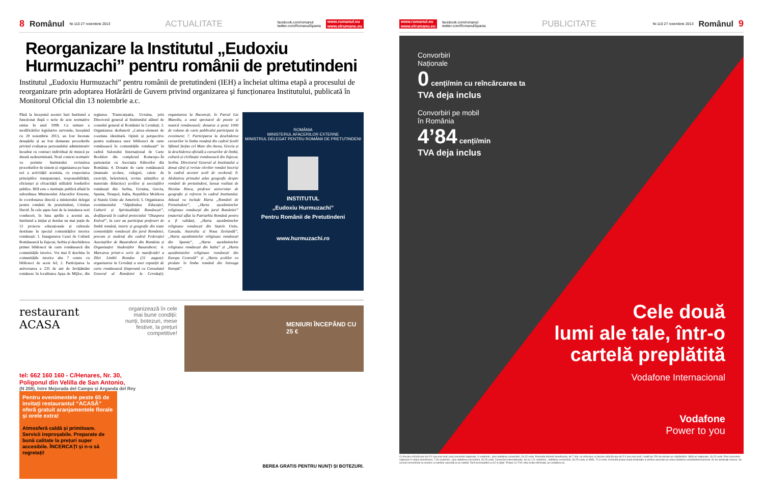8 Românul Nr.110 27 noiembrie 2013 ACTUALITATE facebook.com/romanul
twitter.com/RomanulSpania www.romanul.eu
www.elrumano.eu
Reorganizare la Institutul „Eudoxiu Hurmuzachi” pentru românii de pretutindeni
Institutul „Eudoxiu Hurmuzachi” pentru românii de pretutindeni (IEH) a încheiat ultima etapă a procesului de reorganizare prin adoptarea Hotărârii de Guvern privind organizarea și funcționarea Institutului, publicată în Monitorul Oficial din 13 noiembrie a.c.
Până la începutul acestei luni Institutul a funcționat după o serie de acte normative emise în anul 1998. Ca urmare a modificărilor legislative survenite, începând cu 20 noiembrie 2013, au fost încetate detașările și au fost demarate procedurile privind evaluarea personalului administrativ încadrat cu contract individual de muncă pe durată nedeterminată. Noul context normativ va permite Institutului revizuirea procedurilor de sistem și organizarea pe baze noi a activității acestuia, cu respectarea principiilor transparenței, responsabilității, eficienței și eficacității utilizării fondurilor publice. IEH este o instituție publică aflată în subordinea Ministerului Afacerilor Externe, în coordonarea directă a ministrului delegat pentru românii de pretutindeni, Cristian David. În cele șapte luni de la instalarea noii conduceri, în luna aprilie a acestui an, Institutul a inițiat și derulat nu mai puțin de 12 proiecte educaționale și culturale destinate în special comunităților istorice românești: 1. Inaugurarea Casei de Cultură Românească la Zajecar, Serbia și deschiderea primei biblioteci de carte românească din comunitățile istorice. Vor mai fi deschise în comunitățile istorice alte 7 centre cu biblioteci de acest fel; 2. Participarea la aniversarea a 235 de ani de învățământ românesc în localitatea Apșa de Mijloc, din regiunea Transcarpatia, Ucraina, prin Directorul general al Institutului alături de consulul general al României la Cernăuți; 3. Organizarea dezbaterii „Cartea–element de coeziune identitară. Opinii și perspective pentru realizarea unor biblioteci de carte românească în comunitățile românești” în cadrul Salonului Internațional de Carte Bookfest din complexul Romexpo–În parteneriat cu Asociația Editorilor din România; 4. Donatie de carte românească (manuale școlare, culegeri, caiete de exerciții, beletristică, reviste științifice și materiale didactice) școlilor și asociațiilor românești din: Serbia, Ucraina, Grecia, Spania, Tiraspol, Italia, Republica Moldova și Statele Unite ale Americii; 5. Organizarea evenimentului “Săptămâna Educației, Culturii și Spiritualității Românești”, desfășurată în cadrul proiectului “Diaspora Estival”, la care au participat profesori de limbă română, istorie și geografie din toate comunitățile românești din jurul României, precum și studenți din cadrul Federației Asociațiilor de Basarabeni din România și Organizației Studenților Basarabeni; 6. Marcarea printr-o serie de manifestări a Zilei Limbii Române (31 august): organizarea la Cernăuți a unei expoziții de carte românească (împreună cu Consulatul General al României la Cernăuți); organizarea la București, în Parcul Lia Manoliu, a unui spectacol de poezie și muzică românească; donarea a peste 1000 de volume de carte publicului participant la eveniment; 7. Participarea la deschiderea cursurilor în limba română din cadrul Școlii Sfântul Ștefan cel Mare din Atena, Grecia și la deschiderea oficială a cursurilor de limbă, cultură și civilizație românească din Zajecar, Serbia. Directorul General al Institutului a donat cărți și reviste elevilor români înscriși în cadrul acestor școli de weekend; 8. Alcătuirea primului atlas geografic despre românii de pretutindeni, lansat realizat de Nicolae Ilinca, profesor universitar de geografie și referent în cadrul Institutului. Atlasul va include Harta „Românii de Pretutindeni”, „Harta așezămintelor religioase românești din jurul României” (material aflat la Patriarhia Română pentru a fi validat), „Harta așezămintelor religioase românești din Statele Unite, Canada, Australia și Noua Zeelandă”, „Harta așezămintelor religioase românești din Spania”, „Harta așezămintelor religioase românești din Italia” și „Harta așezămintelor religioase românești din Europa Centrală” și „Harta școlilor cu predare în limba română din întreaga Europă”.
ROMÂNIA
MINISTERUL AFACERILOR EXTERNE
MINISTRUL DELEGAT PENTRU ROMÂNII DE PRETUTINDENI
INSTITUTUL
„Eudoxiu Hurmuzachi”
Pentru Românii de Pretutindeni
www.hurmuzachi.ro
restaurant
ACASA
organizează în cele mai bune condiții: nunți, botezuri, mese festive, la prețuri competitive!
MENIURI ÎNCEPÂND CU 25 €
tel: 662 160 160 - C/Henares, Nr. 30,
Poligonul din Velilla de San Antonio,
(N 208), între Mejorada del Campo și Arganda del Rey
Pentru evenimentele peste 65 de invitați restaurantul “ACASĂ” oferă gratuit aranjamentele florale și orele extra!
Atmosferă caldă și primitoare. Servicii ireproșabile. Preparate de bună calitate la prețuri super accesibile. ÎNCERCAȚI și n-o să regretați!
BEREA GRATIS PENTRU NUNȚI ȘI BOTEZURI.
www.romanul.eu
www.elrumano.eu facebook.com/romanul
twitter.com/RomanulSpania PUBLICITATE Nr.110 27 noiembrie 2013 Românul 9
Convorbiri
Naționale
0 cenți/min cu reîncărcarea ta
TVA deja inclus
Convorbiri pe mobil
în România
4’84 cenți/min
TVA deja inclus
Cele două
lumi ale tale, într-o
cartelă preplătită
Vodafone Internacional
Vodafone
Power to you
Cu fiecare reîncărcare de 5 € sau mai mult, preț convorbiri naționale, 0 cenți/min., plus stabilirea convorbirii, 18,15 cenți. Perioada folosirii beneficiului, de 7 zile, va reîncepe cu fiecare reîncărcare de 5 € sau mai mult. Limită de 250 de minute pe săptămână. SMS-uri naționale, 18,15 cenți. Preț convorbiri naționale în afara beneficiului, 7,26 cenți/min., plus stabilirea convorbirii, 30,25 cenți. Convorbiri internaționale, de la 1,21 cenți/min., stabilirea convorbirii, 30,25 cenți, și SMS, 72,6 cenți. Consultă prețuri după destinație și prefixe asociate pe www.vodafone.es/tarifainternacional. 60 de destinații incluse. Se exclud convorbirile la numere cu tarifare specială și pe sateliți. Tarif incompatibil cu A2 și Qtal!. Prețuri cu TVA. Mai multe informații, pe vodafone.es.